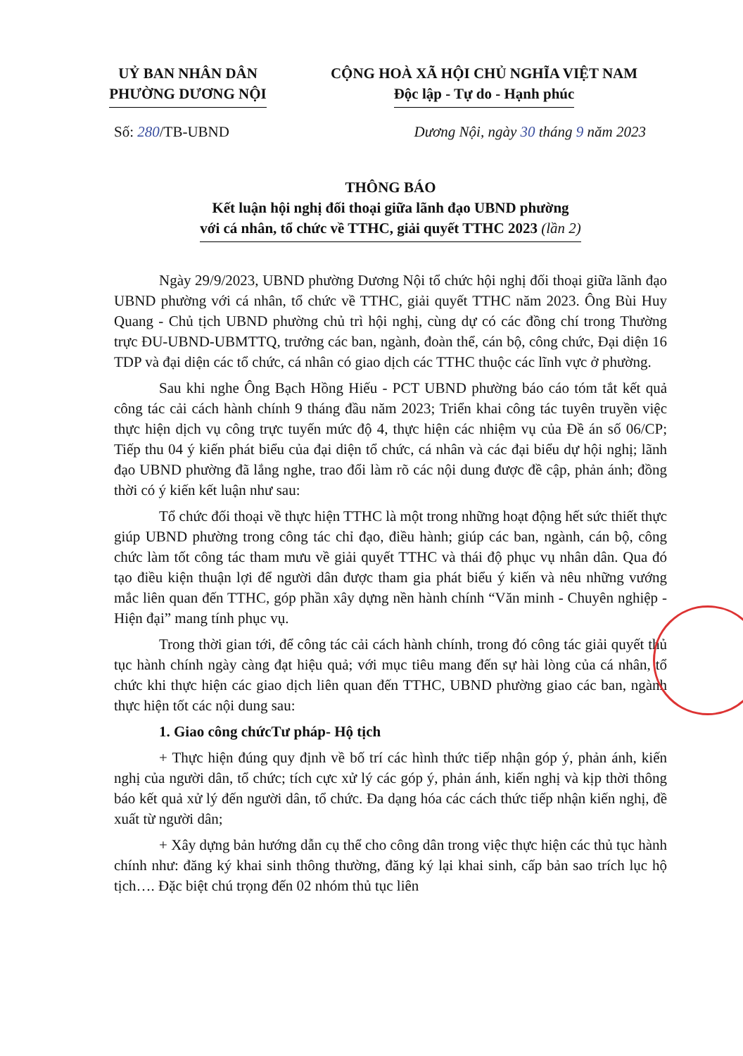UỶ BAN NHÂN DÂN
PHƯỜNG DƯƠNG NỘI
CỘNG HOÀ XÃ HỘI CHỦ NGHĨA VIỆT NAM
Độc lập - Tự do - Hạnh phúc
Số: 280/TB-UBND Dương Nội, ngày 30 tháng 9 năm 2023
THÔNG BÁO
Kết luận hội nghị đối thoại giữa lãnh đạo UBND phường
với cá nhân, tổ chức về TTHC, giải quyết TTHC 2023 (lần 2)
Ngày 29/9/2023, UBND phường Dương Nội tổ chức hội nghị đối thoại giữa lãnh đạo UBND phường với cá nhân, tổ chức về TTHC, giải quyết TTHC năm 2023. Ông Bùi Huy Quang - Chủ tịch UBND phường chủ trì hội nghị, cùng dự có các đồng chí trong Thường trực ĐU-UBND-UBMTTQ, trưởng các ban, ngành, đoàn thể, cán bộ, công chức, Đại diện 16 TDP và đại diện các tổ chức, cá nhân có giao dịch các TTHC thuộc các lĩnh vực ở phường.
Sau khi nghe Ông Bạch Hồng Hiếu - PCT UBND phường báo cáo tóm tắt kết quả công tác cải cách hành chính 9 tháng đầu năm 2023; Triển khai công tác tuyên truyền việc thực hiện dịch vụ công trực tuyến mức độ 4, thực hiện các nhiệm vụ của Đề án số 06/CP; Tiếp thu 04 ý kiến phát biểu của đại diện tổ chức, cá nhân và các đại biểu dự hội nghị; lãnh đạo UBND phường đã lắng nghe, trao đổi làm rõ các nội dung được đề cập, phản ánh; đồng thời có ý kiến kết luận như sau:
Tổ chức đối thoại về thực hiện TTHC là một trong những hoạt động hết sức thiết thực giúp UBND phường trong công tác chỉ đạo, điều hành; giúp các ban, ngành, cán bộ, công chức làm tốt công tác tham mưu về giải quyết TTHC và thái độ phục vụ nhân dân. Qua đó tạo điều kiện thuận lợi để người dân được tham gia phát biểu ý kiến và nêu những vướng mắc liên quan đến TTHC, góp phần xây dựng nền hành chính “Văn minh - Chuyên nghiệp - Hiện đại” mang tính phục vụ.
Trong thời gian tới, để công tác cải cách hành chính, trong đó công tác giải quyết thủ tục hành chính ngày càng đạt hiệu quả; với mục tiêu mang đến sự hài lòng của cá nhân, tổ chức khi thực hiện các giao dịch liên quan đến TTHC, UBND phường giao các ban, ngành thực hiện tốt các nội dung sau:
1. Giao công chứcTư pháp- Hộ tịch
+ Thực hiện đúng quy định về bố trí các hình thức tiếp nhận góp ý, phản ánh, kiến nghị của người dân, tổ chức; tích cực xử lý các góp ý, phản ánh, kiến nghị và kịp thời thông báo kết quả xử lý đến người dân, tổ chức. Đa dạng hóa các cách thức tiếp nhận kiến nghị, đề xuất từ người dân;
+ Xây dựng bản hướng dẫn cụ thể cho công dân trong việc thực hiện các thủ tục hành chính như: đăng ký khai sinh thông thường, đăng ký lại khai sinh, cấp bản sao trích lục hộ tịch…. Đặc biệt chú trọng đến 02 nhóm thủ tục liên